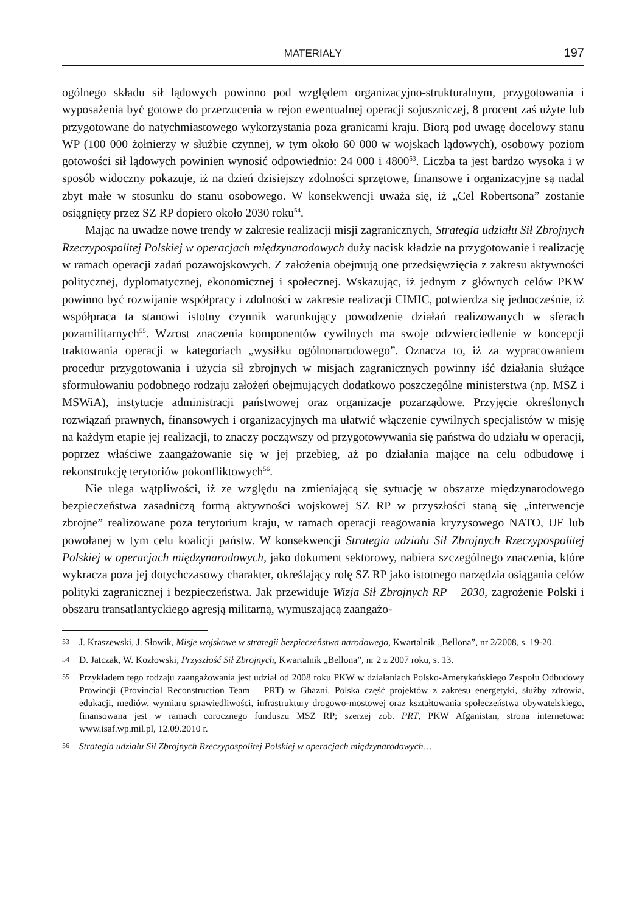MATERIAŁY 197
ogólnego składu sił lądowych powinno pod względem organizacyjno-strukturalnym, przygotowania i wyposażenia być gotowe do przerzucenia w rejon ewentualnej operacji sojuszniczej, 8 procent zaś użyte lub przygotowane do natychmiastowego wykorzystania poza granicami kraju. Biorą pod uwagę docelowy stanu WP (100 000 żołnierzy w służbie czynnej, w tym około 60 000 w wojskach lądowych), osobowy poziom gotowości sił lądowych powinien wynosić odpowiednio: 24 000 i 4800<sup>53</sup>. Liczba ta jest bardzo wysoka i w sposób widoczny pokazuje, iż na dzień dzisiejszy zdolności sprzętowe, finansowe i organizacyjne są nadal zbyt małe w stosunku do stanu osobowego. W konsekwencji uważa się, iż „Cel Robertsona” zostanie osiągnięty przez SZ RP dopiero około 2030 roku<sup>54</sup>.
Mając na uwadze nowe trendy w zakresie realizacji misji zagranicznych, Strategia udziału Sił Zbrojnych Rzeczypospolitej Polskiej w operacjach międzynarodowych duży nacisk kładzie na przygotowanie i realizację w ramach operacji zadań pozawojskowych. Z założenia obejmują one przedsięwzięcia z zakresu aktywności politycznej, dyplomatycznej, ekonomicznej i społecznej. Wskazując, iż jednym z głównych celów PKW powinno być rozwijanie współpracy i zdolności w zakresie realizacji CIMIC, potwierdza się jednocześnie, iż współpraca ta stanowi istotny czynnik warunkujący powodzenie działań realizowanych w sferach pozamilitarnych<sup>55</sup>. Wzrost znaczenia komponentów cywilnych ma swoje odzwierciedlenie w koncepcji traktowania operacji w kategoriach „wysiłku ogólnonarodowego”. Oznacza to, iż za wypracowaniem procedur przygotowania i użycia sił zbrojnych w misjach zagranicznych powinny iść działania służące sformułowaniu podobnego rodzaju założeń obejmujących dodatkowo poszczególne ministerstwa (np. MSZ i MSWiA), instytucje administracji państwowej oraz organizacje pozarządowe. Przyjęcie określonych rozwiązań prawnych, finansowych i organizacyjnych ma ułatwić włączenie cywilnych specjalistów w misję na każdym etapie jej realizacji, to znaczy począwszy od przygotowywania się państwa do udziału w operacji, poprzez właściwe zaangażowanie się w jej przebieg, aż po działania mające na celu odbudowę i rekonstrukcję terytoriów pokonfliktowych<sup>56</sup>.
Nie ulega wątpliwości, iż ze względu na zmieniającą się sytuację w obszarze międzynarodowego bezpieczeństwa zasadniczą formą aktywności wojskowej SZ RP w przyszłości staną się „interwencje zbrojne” realizowane poza terytorium kraju, w ramach operacji reagowania kryzysowego NATO, UE lub powołanej w tym celu koalicji państw. W konsekwencji Strategia udziału Sił Zbrojnych Rzeczypospolitej Polskiej w operacjach międzynarodowych, jako dokument sektorowy, nabiera szczególnego znaczenia, które wykracza poza jej dotychczasowy charakter, określający rolę SZ RP jako istotnego narzędzia osiągania celów polityki zagranicznej i bezpieczeństwa. Jak przewiduje Wizja Sił Zbrojnych RP – 2030, zagrożenie Polski i obszaru transatlantyckiego agresją militarną, wymuszającą zaangażo-
53
J. Kraszewski, J. Słowik, Misje wojskowe w strategii bezpieczeństwa narodowego, Kwartalnik „Bellona”, nr 2/2008, s. 19-20.
54
D. Jatczak, W. Kozłowski, Przyszłość Sił Zbrojnych, Kwartalnik „Bellona”, nr 2 z 2007 roku, s. 13.
55
Przykładem tego rodzaju zaangażowania jest udział od 2008 roku PKW w działaniach Polsko-Amerykańskiego Zespołu Odbudowy Prowincji (Provincial Reconstruction Team – PRT) w Ghazni. Polska część projektów z zakresu energetyki, służby zdrowia, edukacji, mediów, wymiaru sprawiedliwości, infrastruktury drogowo-mostowej oraz kształtowania społeczeństwa obywatelskiego, finansowana jest w ramach corocznego funduszu MSZ RP; szerzej zob. PRT, PKW Afganistan, strona internetowa: www.isaf.wp.mil.pl, 12.09.2010 r.
56
Strategia udziału Sił Zbrojnych Rzeczypospolitej Polskiej w operacjach międzynarodowych…